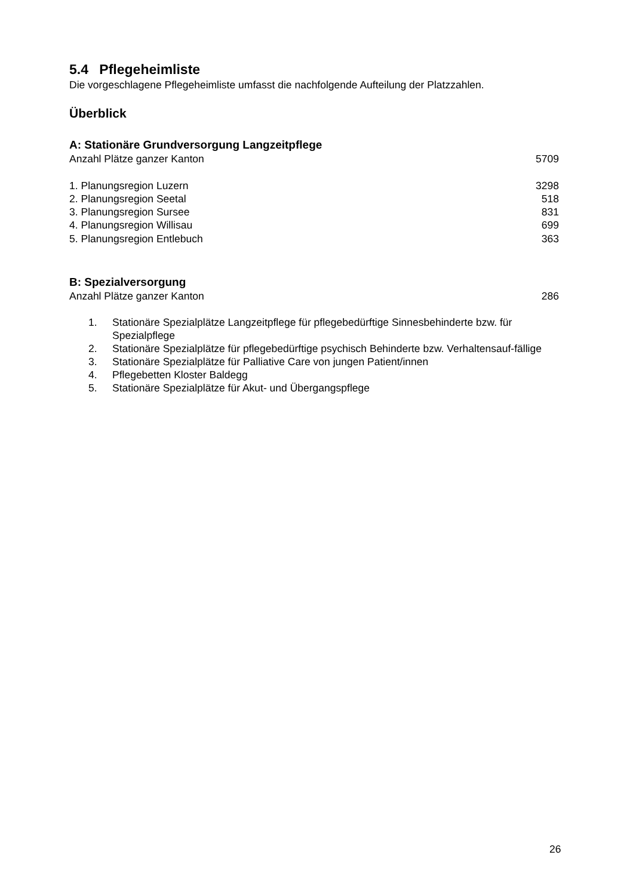5.4 Pflegeheimliste
Die vorgeschlagene Pflegeheimliste umfasst die nachfolgende Aufteilung der Platzzahlen.
Überblick
A: Stationäre Grundversorgung Langzeitpflege
| Anzahl Plätze ganzer Kanton | 5709 |
| 1. Planungsregion Luzern | 3298 |
| 2. Planungsregion Seetal | 518 |
| 3. Planungsregion Sursee | 831 |
| 4. Planungsregion Willisau | 699 |
| 5. Planungsregion Entlebuch | 363 |
B: Spezialversorgung
| Anzahl Plätze ganzer Kanton | 286 |
1. Stationäre Spezialplätze Langzeitpflege für pflegebedürftige Sinnesbehinderte bzw. für Spezialpflege
2. Stationäre Spezialplätze für pflegebedürftige psychisch Behinderte bzw. Verhaltensauf-fällige
3. Stationäre Spezialplätze für Palliative Care von jungen Patient/innen
4. Pflegebetten Kloster Baldegg
5. Stationäre Spezialplätze für Akut- und Übergangspflege
26